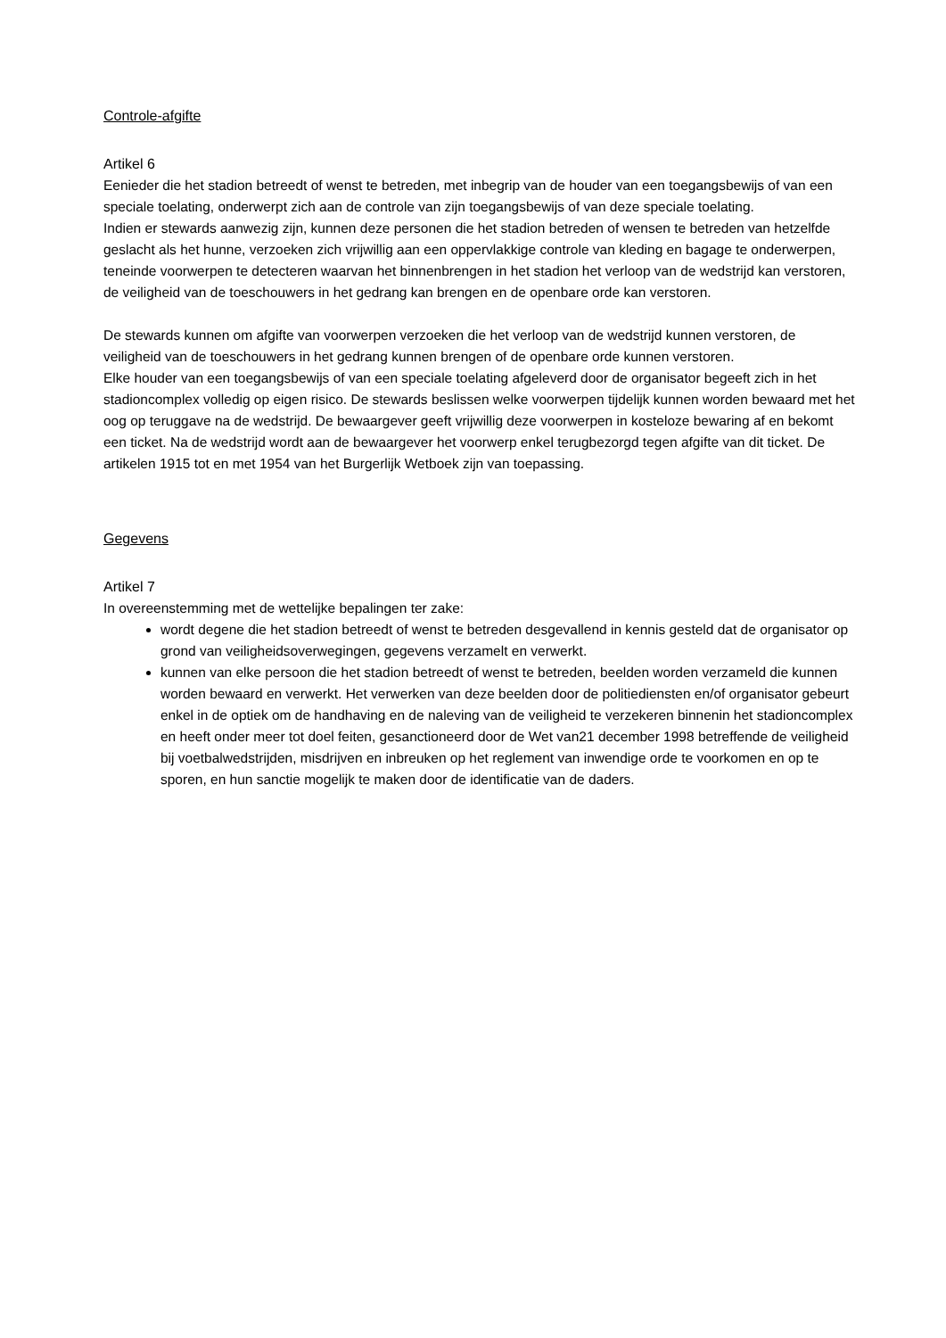Controle-afgifte
Artikel 6
Eenieder die het stadion betreedt of wenst te betreden, met inbegrip van de houder van een toegangsbewijs of van een speciale toelating, onderwerpt zich aan de controle van zijn toegangsbewijs of van deze speciale toelating.
Indien er stewards aanwezig zijn, kunnen deze personen die het stadion betreden of wensen te betreden van hetzelfde geslacht als het hunne, verzoeken zich vrijwillig aan een oppervlakkige controle van kleding en bagage te onderwerpen, teneinde voorwerpen te detecteren waarvan het binnenbrengen in het stadion het verloop van de wedstrijd kan verstoren, de veiligheid van de toeschouwers in het gedrang kan brengen en de openbare orde kan verstoren.
De stewards kunnen om afgifte van voorwerpen verzoeken die het verloop van de wedstrijd kunnen verstoren, de veiligheid van de toeschouwers in het gedrang kunnen brengen of de openbare orde kunnen verstoren.
Elke houder van een toegangsbewijs of van een speciale toelating afgeleverd door de organisator begeeft zich in het stadioncomplex volledig op eigen risico. De stewards beslissen welke voorwerpen tijdelijk kunnen worden bewaard met het oog op teruggave na de wedstrijd. De bewaargever geeft vrijwillig deze voorwerpen in kosteloze bewaring af en bekomt een ticket. Na de wedstrijd wordt aan de bewaargever het voorwerp enkel terugbezorgd tegen afgifte van dit ticket. De artikelen 1915 tot en met 1954 van het Burgerlijk Wetboek zijn van toepassing.
Gegevens
Artikel 7
In overeenstemming met de wettelijke bepalingen ter zake:
wordt degene die het stadion betreedt of wenst te betreden desgevallend in kennis gesteld dat de organisator op grond van veiligheidsoverwegingen, gegevens verzamelt en verwerkt.
kunnen van elke persoon die het stadion betreedt of wenst te betreden, beelden worden verzameld die kunnen worden bewaard en verwerkt. Het verwerken van deze beelden door de politiediensten en/of organisator gebeurt enkel in de optiek om de handhaving en de naleving van de veiligheid te verzekeren binnenin het stadioncomplex en heeft onder meer tot doel feiten, gesanctioneerd door de Wet van21 december 1998 betreffende de veiligheid bij voetbalwedstrijden, misdrijven en inbreuken op het reglement van inwendige orde te voorkomen en op te sporen, en hun sanctie mogelijk te maken door de identificatie van de daders.